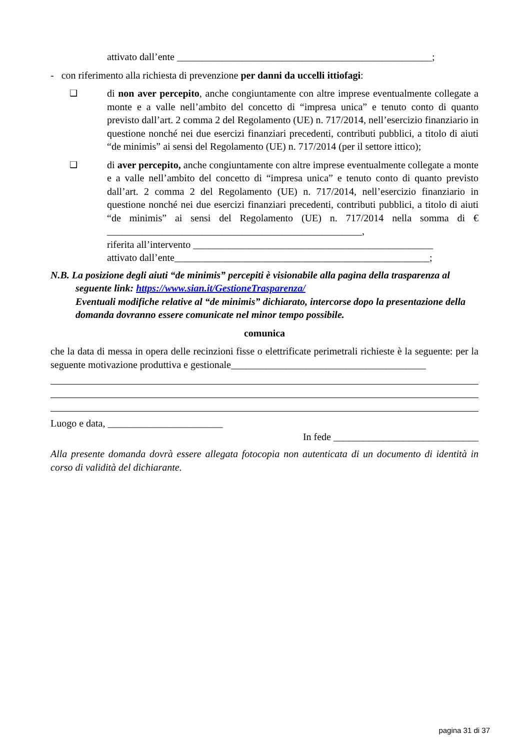attivato dall’ente ___________________________________________________;
- con riferimento alla richiesta di prevenzione per danni da uccelli ittiofagi:
❑ di non aver percepito, anche congiuntamente con altre imprese eventualmente collegate a monte e a valle nell’ambito del concetto di “impresa unica” e tenuto conto di quanto previsto dall’art. 2 comma 2 del Regolamento (UE) n. 717/2014, nell’esercizio finanziario in questione nonché nei due esercizi finanziari precedenti, contributi pubblici, a titolo di aiuti “de minimis” ai sensi del Regolamento (UE) n. 717/2014 (per il settore ittico);
❑ di aver percepito, anche congiuntamente con altre imprese eventualmente collegate a monte e a valle nell’ambito del concetto di “impresa unica” e tenuto conto di quanto previsto dall’art. 2 comma 2 del Regolamento (UE) n. 717/2014, nell’esercizio finanziario in questione nonché nei due esercizi finanziari precedenti, contributi pubblici, a titolo di aiuti “de minimis” ai sensi del Regolamento (UE) n. 717/2014 nella somma di € ___________________________________________________,
riferita all’intervento ________________________________________________
attivato dall’ente___________________________________________________;
N.B. La posizione degli aiuti “de minimis” percepiti è visionabile alla pagina della trasparenza al
seguente link: https://www.sian.it/GestioneTrasparenza/
Eventuali modifiche relative al “de minimis” dichiarato, intercorse dopo la presentazione della domanda dovranno essere comunicate nel minor tempo possibile.
comunica
che la data di messa in opera delle recinzioni fisse o elettrificate perimetrali richieste è la seguente: per la seguente motivazione produttiva e gestionale_______________________________________
Luogo e data, _______________________
In fede _____________________________
Alla presente domanda dovrà essere allegata fotocopia non autenticata di un documento di identità in corso di validità del dichiarante.
pagina 31 di 37